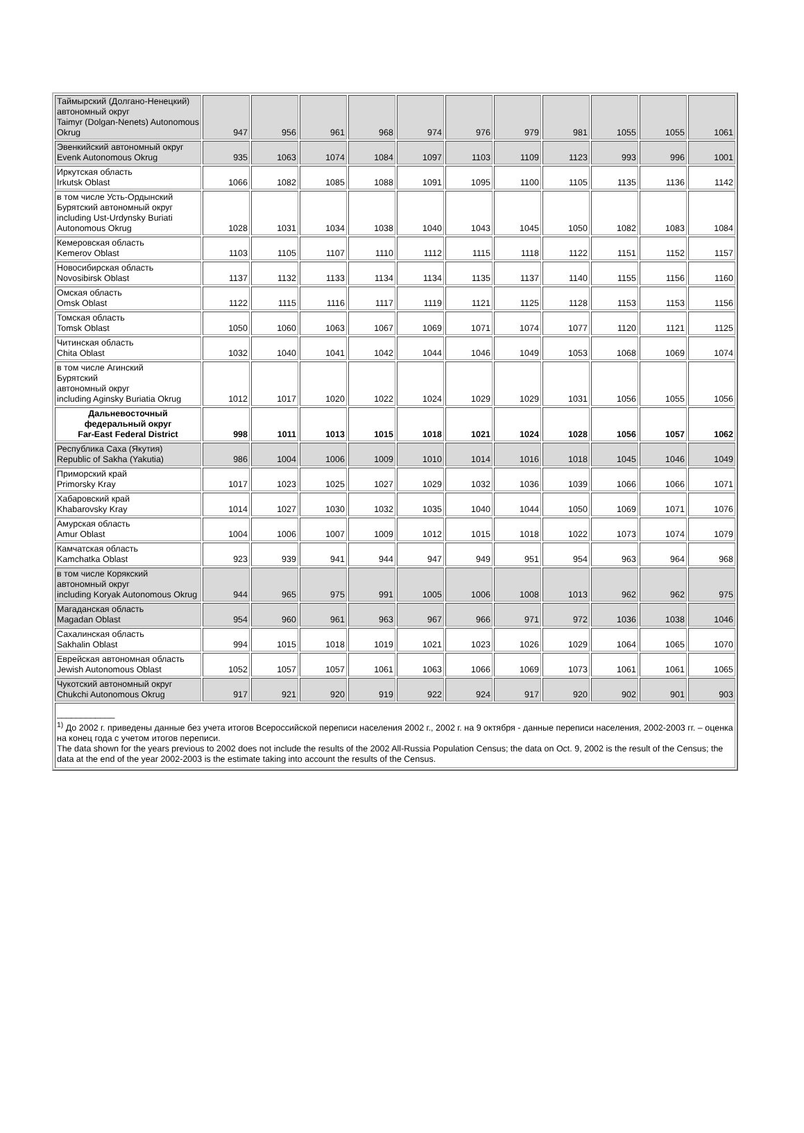| Таймырский (Долгано-Ненецкий) автономный округ Taimyr (Dolgan-Nenets) Autonomous Okrug | 947 | 956 | 961 | 968 | 974 | 976 | 979 | 981 | 1055 | 1055 | 1061 |
| Эвенкийский автономный округ Evenk Autonomous Okrug | 935 | 1063 | 1074 | 1084 | 1097 | 1103 | 1109 | 1123 | 993 | 996 | 1001 |
| Иркутская область Irkutsk Oblast | 1066 | 1082 | 1085 | 1088 | 1091 | 1095 | 1100 | 1105 | 1135 | 1136 | 1142 |
| в том числе Усть-Ордынский Бурятский автономный округ including Ust-Urdynsky Buriati Autonomous Okrug | 1028 | 1031 | 1034 | 1038 | 1040 | 1043 | 1045 | 1050 | 1082 | 1083 | 1084 |
| Кемеровская область Kemerov Oblast | 1103 | 1105 | 1107 | 1110 | 1112 | 1115 | 1118 | 1122 | 1151 | 1152 | 1157 |
| Новосибирская область Novosibirsk Oblast | 1137 | 1132 | 1133 | 1134 | 1134 | 1135 | 1137 | 1140 | 1155 | 1156 | 1160 |
| Омская область Omsk Oblast | 1122 | 1115 | 1116 | 1117 | 1119 | 1121 | 1125 | 1128 | 1153 | 1153 | 1156 |
| Томская область Tomsk Oblast | 1050 | 1060 | 1063 | 1067 | 1069 | 1071 | 1074 | 1077 | 1120 | 1121 | 1125 |
| Читинская область Chita Oblast | 1032 | 1040 | 1041 | 1042 | 1044 | 1046 | 1049 | 1053 | 1068 | 1069 | 1074 |
| в том числе Агинский Бурятский автономный округ including Aginsky Buriatia Okrug | 1012 | 1017 | 1020 | 1022 | 1024 | 1029 | 1029 | 1031 | 1056 | 1055 | 1056 |
| Дальневосточный федеральный округ Far-East Federal District | 998 | 1011 | 1013 | 1015 | 1018 | 1021 | 1024 | 1028 | 1056 | 1057 | 1062 |
| Республика Саха (Якутия) Republic of Sakha (Yakutia) | 986 | 1004 | 1006 | 1009 | 1010 | 1014 | 1016 | 1018 | 1045 | 1046 | 1049 |
| Приморский край Primorsky Kray | 1017 | 1023 | 1025 | 1027 | 1029 | 1032 | 1036 | 1039 | 1066 | 1066 | 1071 |
| Хабаровский край Khabarovsky Kray | 1014 | 1027 | 1030 | 1032 | 1035 | 1040 | 1044 | 1050 | 1069 | 1071 | 1076 |
| Амурская область Amur Oblast | 1004 | 1006 | 1007 | 1009 | 1012 | 1015 | 1018 | 1022 | 1073 | 1074 | 1079 |
| Камчатская область Kamchatka Oblast | 923 | 939 | 941 | 944 | 947 | 949 | 951 | 954 | 963 | 964 | 968 |
| в том числе Корякский автономный округ including Koryak Autonomous Okrug | 944 | 965 | 975 | 991 | 1005 | 1006 | 1008 | 1013 | 962 | 962 | 975 |
| Магаданская область Magadan Oblast | 954 | 960 | 961 | 963 | 967 | 966 | 971 | 972 | 1036 | 1038 | 1046 |
| Сахалинская область Sakhalin Oblast | 994 | 1015 | 1018 | 1019 | 1021 | 1023 | 1026 | 1029 | 1064 | 1065 | 1070 |
| Еврейская автономная область Jewish Autonomous Oblast | 1052 | 1057 | 1057 | 1061 | 1063 | 1066 | 1069 | 1073 | 1061 | 1061 | 1065 |
| Чукотский автономный округ Chukchi Autonomous Okrug | 917 | 921 | 920 | 919 | 922 | 924 | 917 | 920 | 902 | 901 | 903 |
| ____________ <sup>1)</sup> До 2002 г. приведены данные без учета итогов Всероссийской переписи населения 2002 г., 2002 г. на 9 октября - данные переписи населения, 2002-2003 гг. – оценка на конец года с учетом итогов переписи. The data shown for the years previous to 2002 does not include the results of the 2002 All-Russia Population Census; the data on Oct. 9, 2002 is the result of the Census; the data at the end of the year 2002-2003 is the estimate taking into account the results of the Census. | | | | | | | | | | | |